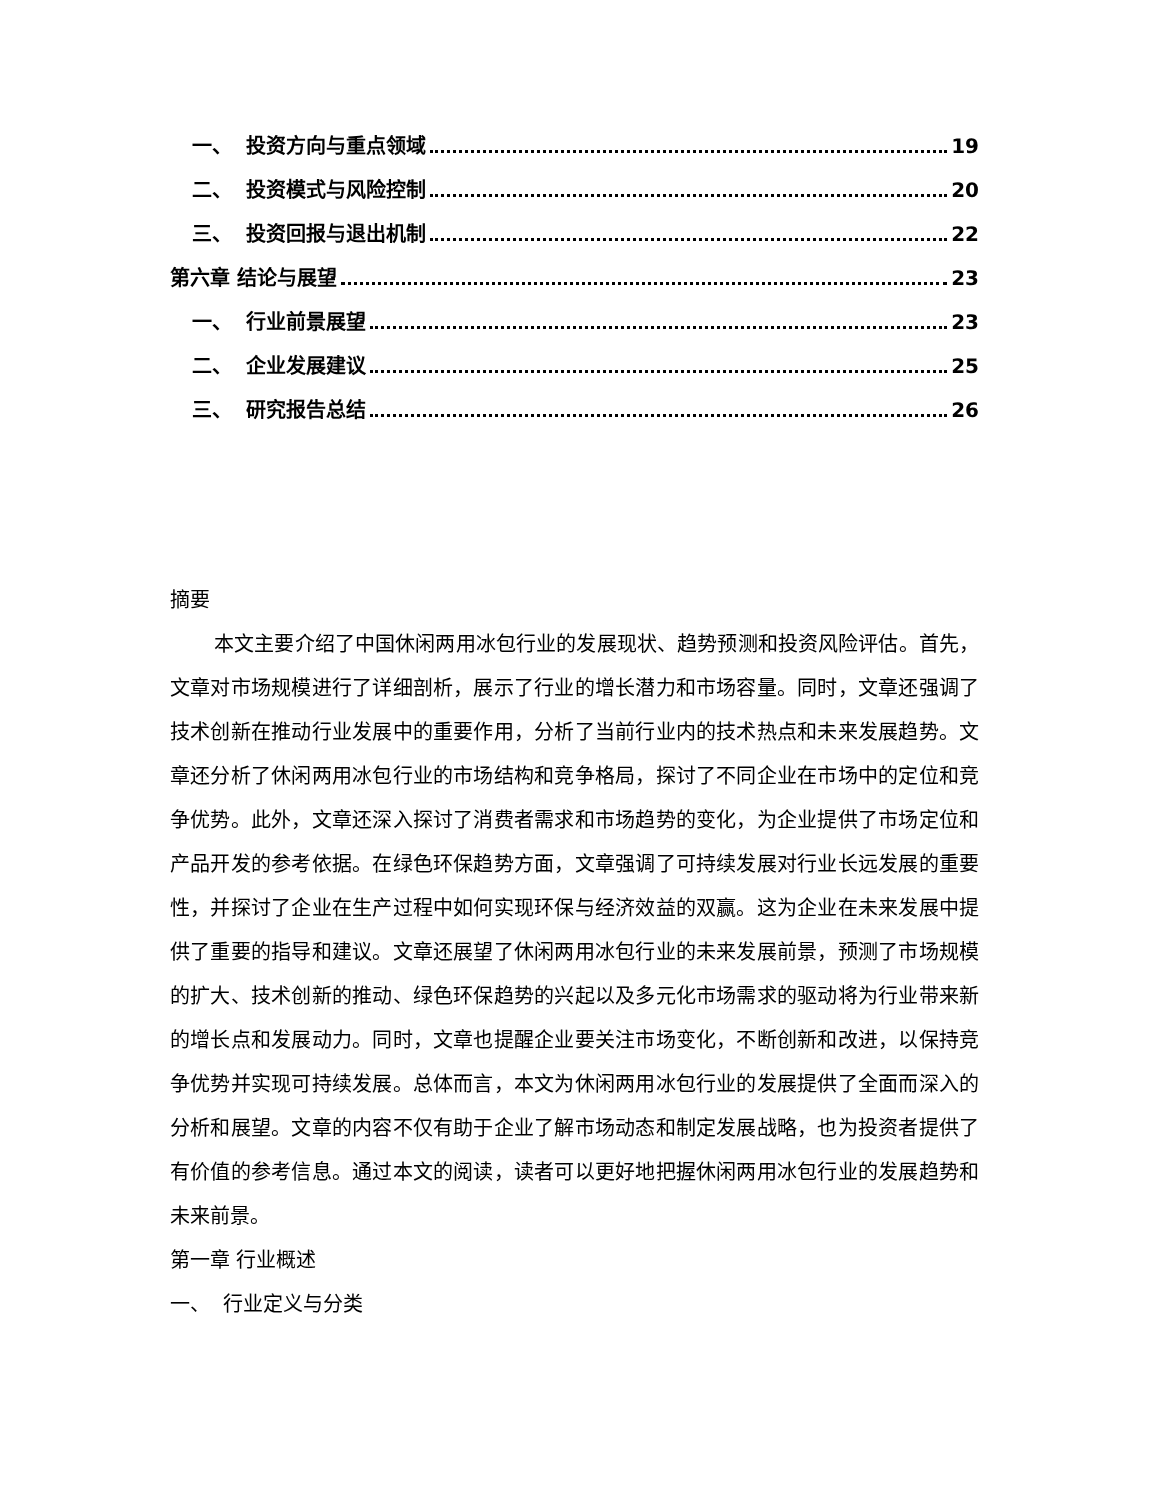一、 投资方向与重点领域 19
二、 投资模式与风险控制 20
三、 投资回报与退出机制 22
第六章 结论与展望 23
一、 行业前景展望 23
二、 企业发展建议 25
三、 研究报告总结 26
摘要
本文主要介绍了中国休闲两用冰包行业的发展现状、趋势预测和投资风险评估。首先，文章对市场规模进行了详细剖析，展示了行业的增长潜力和市场容量。同时，文章还强调了技术创新在推动行业发展中的重要作用，分析了当前行业内的技术热点和未来发展趋势。文章还分析了休闲两用冰包行业的市场结构和竞争格局，探讨了不同企业在市场中的定位和竞争优势。此外，文章还深入探讨了消费者需求和市场趋势的变化，为企业提供了市场定位和产品开发的参考依据。在绿色环保趋势方面，文章强调了可持续发展对行业长远发展的重要性，并探讨了企业在生产过程中如何实现环保与经济效益的双赢。这为企业在未来发展中提供了重要的指导和建议。文章还展望了休闲两用冰包行业的未来发展前景，预测了市场规模的扩大、技术创新的推动、绿色环保趋势的兴起以及多元化市场需求的驱动将为行业带来新的增长点和发展动力。同时，文章也提醒企业要关注市场变化，不断创新和改进，以保持竞争优势并实现可持续发展。总体而言，本文为休闲两用冰包行业的发展提供了全面而深入的分析和展望。文章的内容不仅有助于企业了解市场动态和制定发展战略，也为投资者提供了有价值的参考信息。通过本文的阅读，读者可以更好地把握休闲两用冰包行业的发展趋势和未来前景。
第一章 行业概述
一、 行业定义与分类